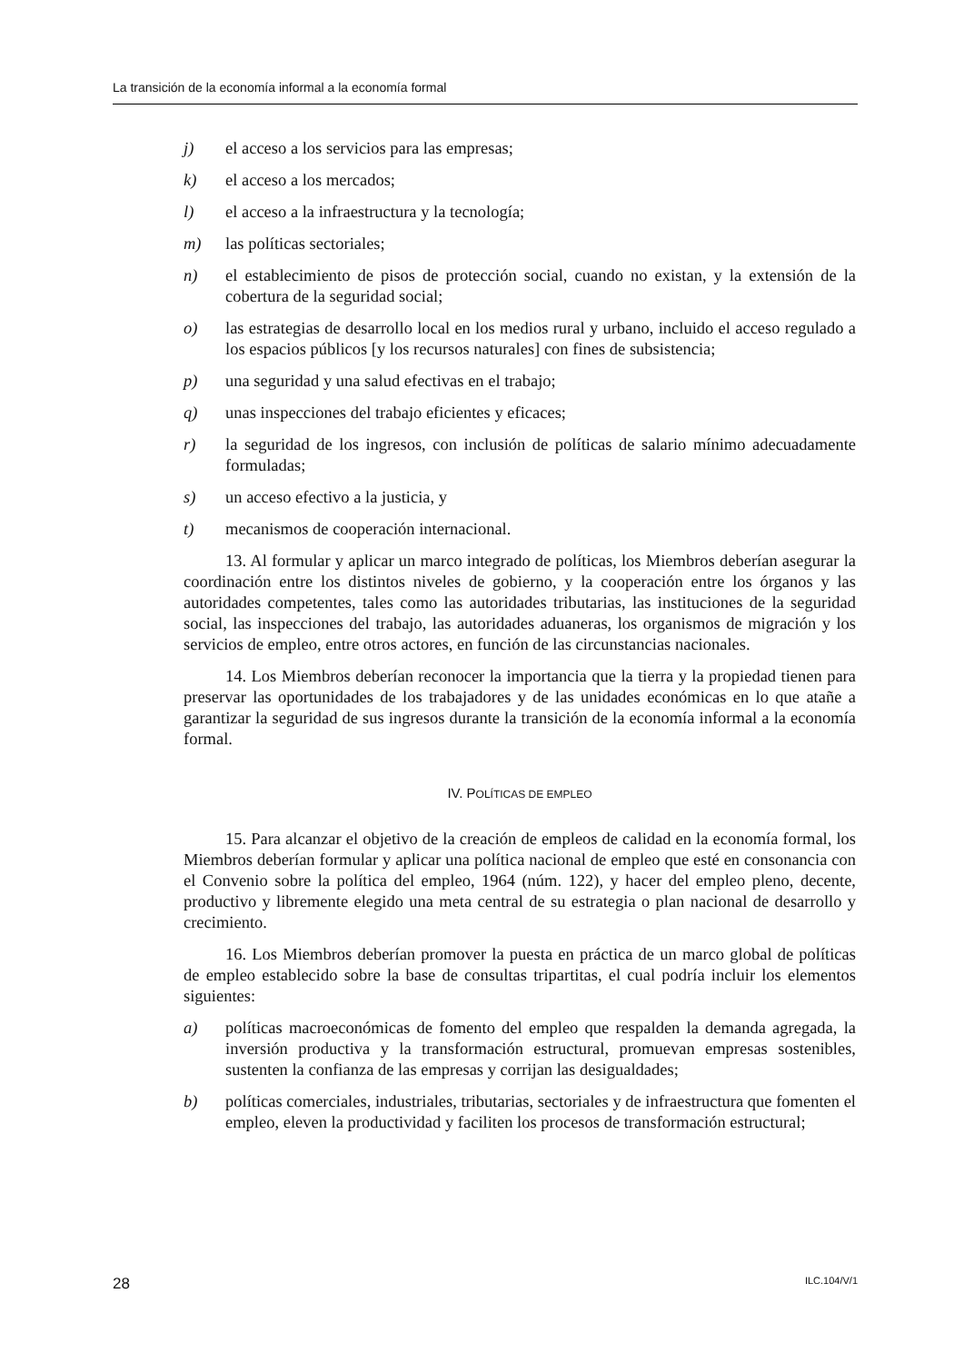La transición de la economía informal a la economía formal
j) el acceso a los servicios para las empresas;
k) el acceso a los mercados;
l) el acceso a la infraestructura y la tecnología;
m) las políticas sectoriales;
n) el establecimiento de pisos de protección social, cuando no existan, y la extensión de la cobertura de la seguridad social;
o) las estrategias de desarrollo local en los medios rural y urbano, incluido el acceso regulado a los espacios públicos [y los recursos naturales] con fines de subsistencia;
p) una seguridad y una salud efectivas en el trabajo;
q) unas inspecciones del trabajo eficientes y eficaces;
r) la seguridad de los ingresos, con inclusión de políticas de salario mínimo adecuadamente formuladas;
s) un acceso efectivo a la justicia, y
t) mecanismos de cooperación internacional.
13. Al formular y aplicar un marco integrado de políticas, los Miembros deberían asegurar la coordinación entre los distintos niveles de gobierno, y la cooperación entre los órganos y las autoridades competentes, tales como las autoridades tributarias, las instituciones de la seguridad social, las inspecciones del trabajo, las autoridades aduaneras, los organismos de migración y los servicios de empleo, entre otros actores, en función de las circunstancias nacionales.
14. Los Miembros deberían reconocer la importancia que la tierra y la propiedad tienen para preservar las oportunidades de los trabajadores y de las unidades económicas en lo que atañe a garantizar la seguridad de sus ingresos durante la transición de la economía informal a la economía formal.
IV. POLÍTICAS DE EMPLEO
15. Para alcanzar el objetivo de la creación de empleos de calidad en la economía formal, los Miembros deberían formular y aplicar una política nacional de empleo que esté en consonancia con el Convenio sobre la política del empleo, 1964 (núm. 122), y hacer del empleo pleno, decente, productivo y libremente elegido una meta central de su estrategia o plan nacional de desarrollo y crecimiento.
16. Los Miembros deberían promover la puesta en práctica de un marco global de políticas de empleo establecido sobre la base de consultas tripartitas, el cual podría incluir los elementos siguientes:
a) políticas macroeconómicas de fomento del empleo que respalden la demanda agregada, la inversión productiva y la transformación estructural, promuevan empresas sostenibles, sustenten la confianza de las empresas y corrijan las desigualdades;
b) políticas comerciales, industriales, tributarias, sectoriales y de infraestructura que fomenten el empleo, eleven la productividad y faciliten los procesos de transformación estructural;
28 ILC.104/V/1